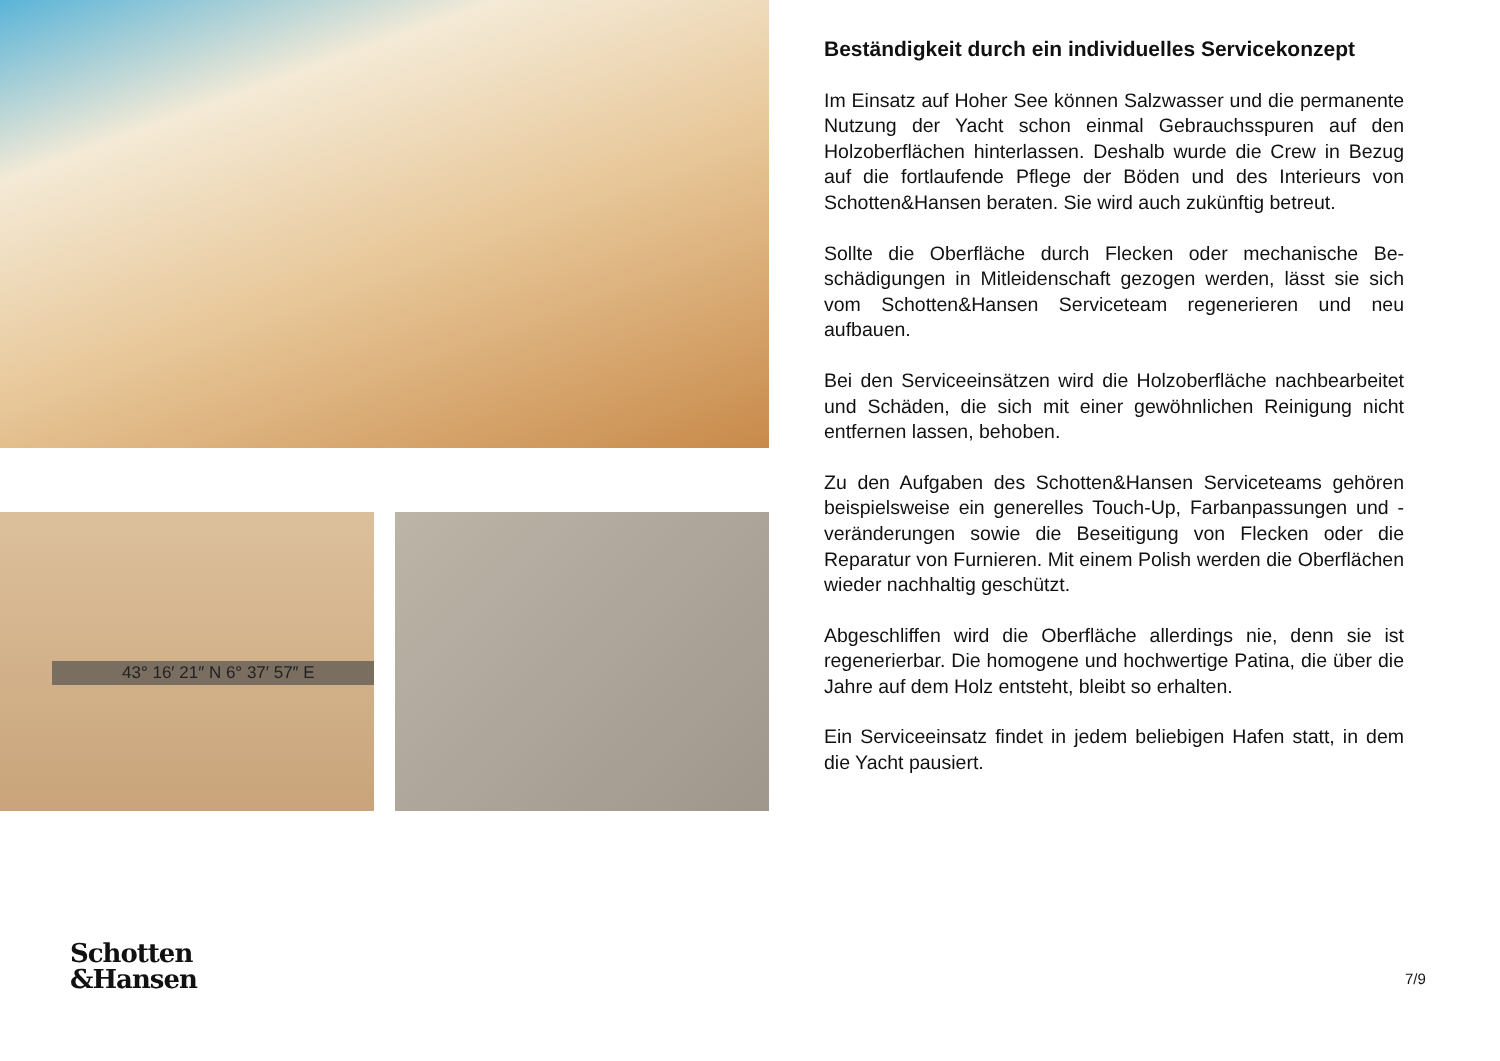43° 16′ 21″ N 6° 37′ 57″ E
Beständigkeit durch ein individuelles Servicekonzept
Im Einsatz auf Hoher See können Salzwasser und die per­manente Nutzung der Yacht schon einmal Gebrauchsspuren auf den Holzoberflächen hinterlassen. Deshalb wurde die Crew in Bezug auf die fortlaufende Pflege der Böden und des Interieurs von Schotten&Hansen beraten. Sie wird auch zukünftig betreut.
Sollte die Oberfläche durch Flecken oder mechanische Be­schädigungen in Mitleidenschaft gezogen werden, lässt sie sich vom Schotten&Hansen Serviceteam regenerieren und neu aufbauen.
Bei den Serviceeinsätzen wird die Holzoberfläche nachbe­arbeitet und Schäden, die sich mit einer gewöhnlichen Rei­nigung nicht entfernen lassen, behoben.
Zu den Aufgaben des Schotten&Hansen Serviceteams ge­hören beispielsweise ein generelles Touch-Up, Farbanpas­sungen und -veränderungen sowie die Beseitigung von Fle­cken oder die Reparatur von Furnieren. Mit einem Polish werden die Oberflächen wieder nachhaltig geschützt.
Abgeschliffen wird die Oberfläche allerdings nie, denn sie ist regenerierbar. Die homogene und hochwertige Patina, die über die Jahre auf dem Holz entsteht, bleibt so erhalten.
Ein Serviceeinsatz findet in jedem beliebigen Hafen statt, in dem die Yacht pausiert.
Schotten
&Hansen
7/9